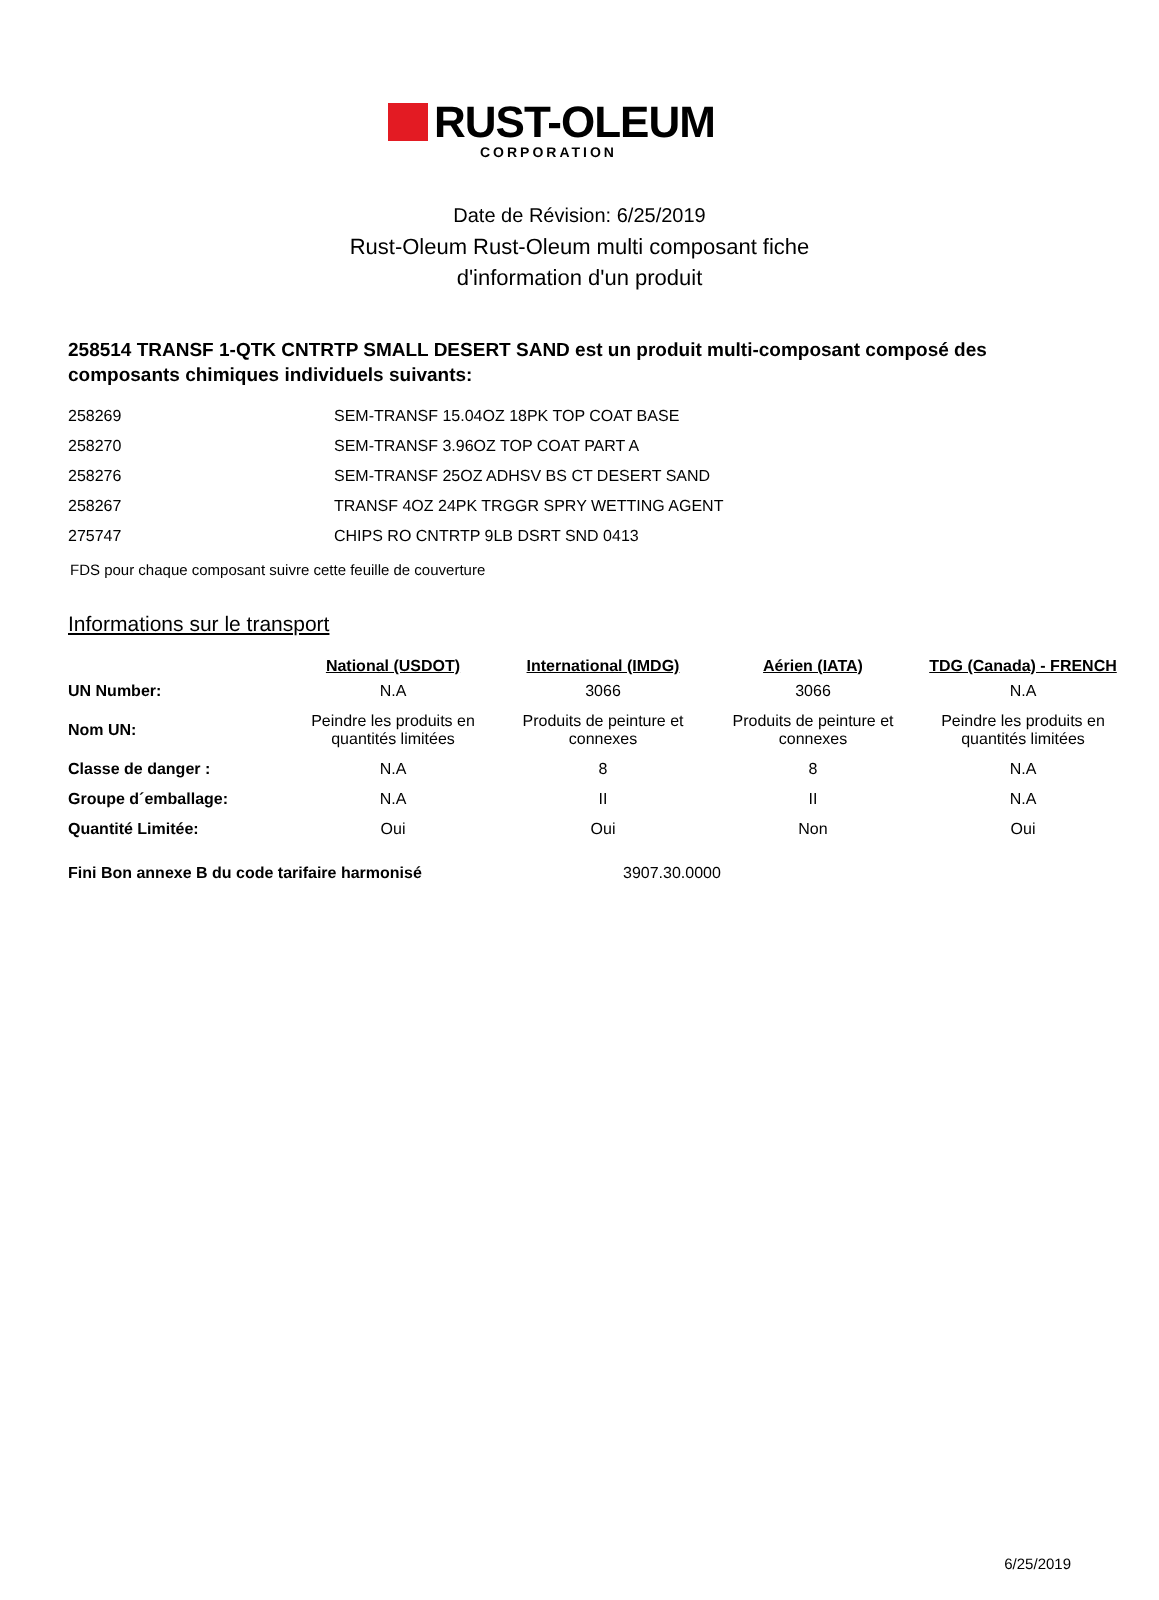RUST-OLEUM
CORPORATION
Date de Révision: 6/25/2019
Rust-Oleum Rust-Oleum multi composant fiche
d'information d'un produit
258514 TRANSF 1-QTK CNTRTP SMALL DESERT SAND est un produit multi-composant composé des composants chimiques individuels suivants:
| 258269 | SEM-TRANSF 15.04OZ 18PK TOP COAT BASE |
| 258270 | SEM-TRANSF 3.96OZ TOP COAT PART A |
| 258276 | SEM-TRANSF 25OZ ADHSV BS CT DESERT SAND |
| 258267 | TRANSF 4OZ 24PK TRGGR SPRY WETTING AGENT |
| 275747 | CHIPS RO CNTRTP 9LB DSRT SND 0413 |
FDS pour chaque composant suivre cette feuille de couverture
Informations sur le transport
| | National (USDOT) | International (IMDG) | Aérien (IATA) | TDG (Canada) - FRENCH |
| --- | --- | --- | --- | --- |
| UN Number: | N.A | 3066 | 3066 | N.A |
| Nom UN: | Peindre les produits en quantités limitées | Produits de peinture et connexes | Produits de peinture et connexes | Peindre les produits en quantités limitées |
| Classe de danger : | N.A | 8 | 8 | N.A |
| Groupe d´emballage: | N.A | II | II | N.A |
| Quantité Limitée: | Oui | Oui | Non | Oui |
Fini Bon annexe B du code tarifaire harmonisé 3907.30.0000
6/25/2019